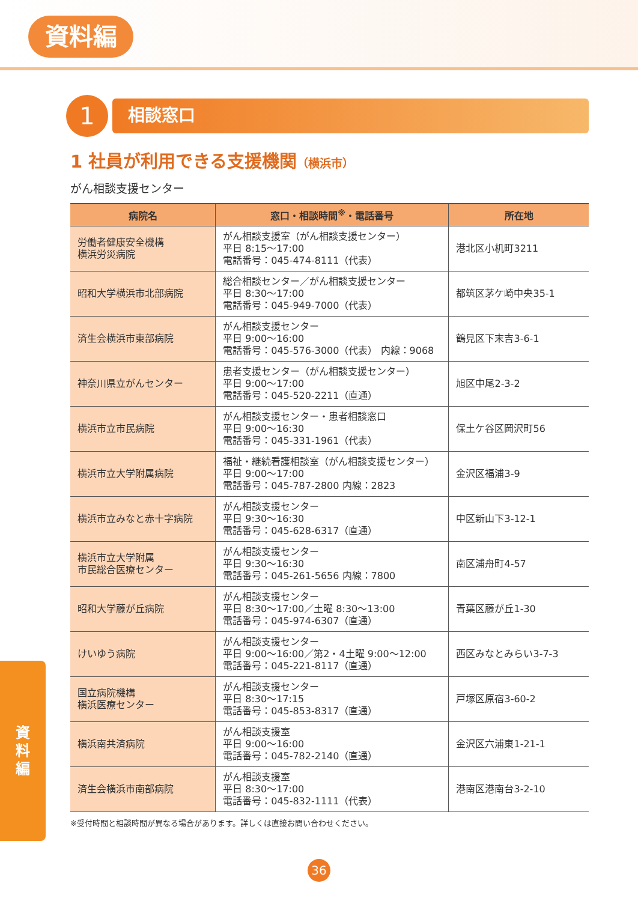資料編
1
相談窓口
1 社員が利用できる支援機関（横浜市）
がん相談支援センター
| 病院名 | 窓口・相談時間<sup>※</sup>・電話番号 | 所在地 |
| --- | --- | --- |
| 労働者健康安全機構 横浜労災病院 | がん相談支援室（がん相談支援センター） 平日 8:15〜17:00 電話番号：045-474-8111（代表） | 港北区小机町3211 |
| 昭和大学横浜市北部病院 | 総合相談センター／がん相談支援センター 平日 8:30〜17:00 電話番号：045-949-7000（代表） | 都筑区茅ケ崎中央35-1 |
| 済生会横浜市東部病院 | がん相談支援センター 平日 9:00〜16:00 電話番号：045-576-3000（代表） 内線：9068 | 鶴見区下末吉3-6-1 |
| 神奈川県立がんセンター | 患者支援センター（がん相談支援センター） 平日 9:00〜17:00 電話番号：045-520-2211（直通） | 旭区中尾2-3-2 |
| 横浜市立市民病院 | がん相談支援センター・患者相談窓口 平日 9:00〜16:30 電話番号：045-331-1961（代表） | 保土ケ谷区岡沢町56 |
| 横浜市立大学附属病院 | 福祉・継続看護相談室（がん相談支援センター） 平日 9:00〜17:00 電話番号：045-787-2800 内線：2823 | 金沢区福浦3-9 |
| 横浜市立みなと赤十字病院 | がん相談支援センター 平日 9:30〜16:30 電話番号：045-628-6317（直通） | 中区新山下3-12-1 |
| 横浜市立大学附属 市民総合医療センター | がん相談支援センター 平日 9:30〜16:30 電話番号：045-261-5656 内線：7800 | 南区浦舟町4-57 |
| 昭和大学藤が丘病院 | がん相談支援センター 平日 8:30〜17:00／土曜 8:30〜13:00 電話番号：045-974-6307（直通） | 青葉区藤が丘1-30 |
| けいゆう病院 | がん相談支援センター 平日 9:00〜16:00／第2・4土曜 9:00〜12:00 電話番号：045-221-8117（直通） | 西区みなとみらい3-7-3 |
| 国立病院機構 横浜医療センター | がん相談支援センター 平日 8:30〜17:15 電話番号：045-853-8317（直通） | 戸塚区原宿3-60-2 |
| 横浜南共済病院 | がん相談支援室 平日 9:00〜16:00 電話番号：045-782-2140（直通） | 金沢区六浦東1-21-1 |
| 済生会横浜市南部病院 | がん相談支援室 平日 8:30〜17:00 電話番号：045-832-1111（代表） | 港南区港南台3-2-10 |
※受付時間と相談時間が異なる場合があります。詳しくは直接お問い合わせください。
資
料
編
36